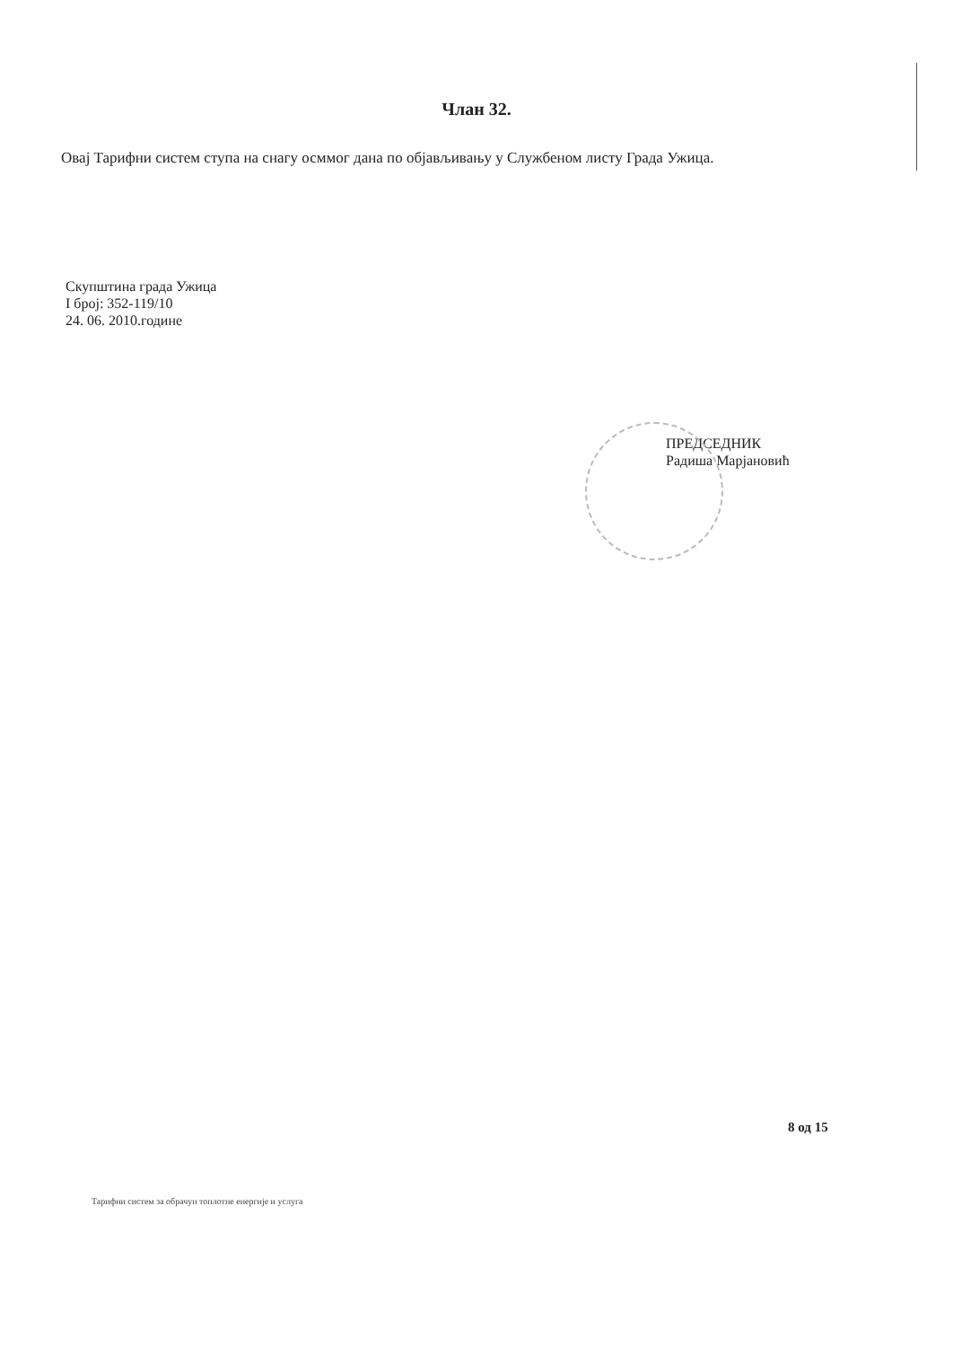Члан 32.
Овај Тарифни систем ступа на снагу осммог дана по објављивању у Службеном листу Града Ужица.
Скупштина града Ужица
I број: 352-119/10
24. 06. 2010.године
ПРЕДСЕДНИК
Радиша Марјановић
8 од 15
Тарифни систем за обрачун топлотне енергије и услуга